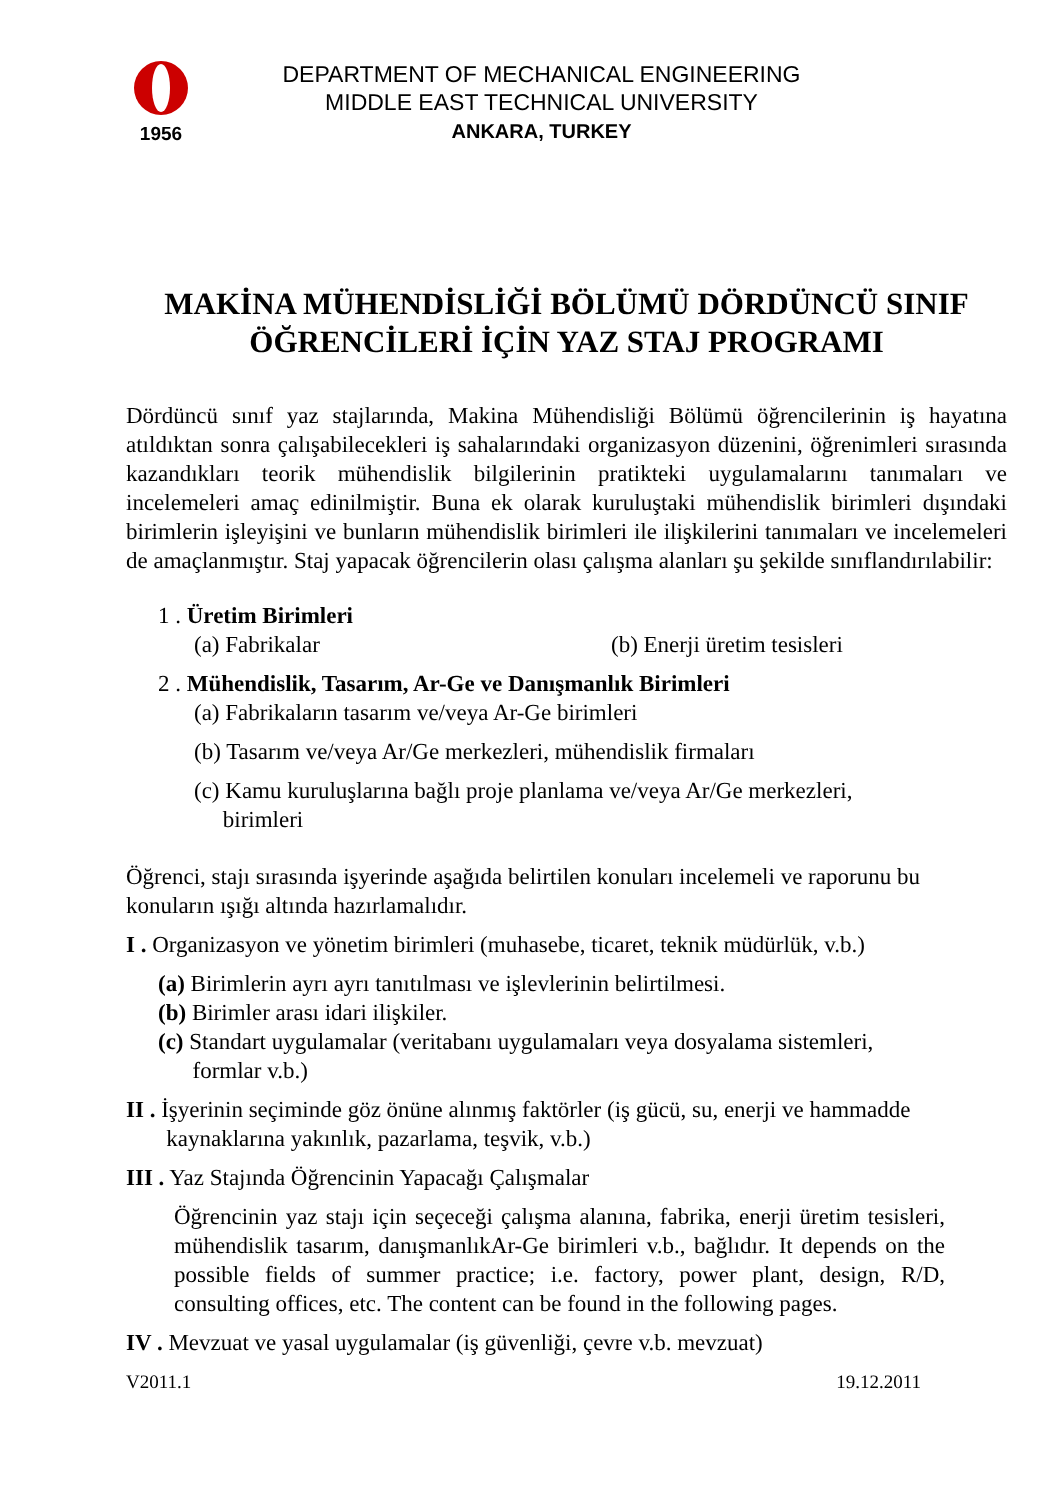1956
DEPARTMENT OF MECHANICAL ENGINEERING
MIDDLE EAST TECHNICAL UNIVERSITY
ANKARA, TURKEY
MAKİNA MÜHENDİSLİĞİ BÖLÜMÜ DÖRDÜNCÜ SINIF ÖĞRENCİLERİ İÇİN YAZ STAJ PROGRAMI
Dördüncü sınıf yaz stajlarında, Makina Mühendisliği Bölümü öğrencilerinin iş hayatına atıldıktan sonra çalışabilecekleri iş sahalarındaki organizasyon düzenini, öğrenimleri sırasında kazandıkları teorik mühendislik bilgilerinin pratikteki uygulamalarını tanımaları ve incelemeleri amaç edinilmiştir. Buna ek olarak kuruluştaki mühendislik birimleri dışındaki birimlerin işleyişini ve bunların mühendislik birimleri ile ilişkilerini tanımaları ve incelemeleri de amaçlanmıştır. Staj yapacak öğrencilerin olası çalışma alanları şu şekilde sınıflandırılabilir:
1 . Üretim Birimleri
(a) Fabrikalar (b) Enerji üretim tesisleri
2 . Mühendislik, Tasarım, Ar-Ge ve Danışmanlık Birimleri
(a) Fabrikaların tasarım ve/veya Ar-Ge birimleri
(b) Tasarım ve/veya Ar/Ge merkezleri, mühendislik firmaları
(c) Kamu kuruluşlarına bağlı proje planlama ve/veya Ar/Ge merkezleri,
birimleri
Öğrenci, stajı sırasında işyerinde aşağıda belirtilen konuları incelemeli ve raporunu bu konuların ışığı altında hazırlamalıdır.
I . Organizasyon ve yönetim birimleri (muhasebe, ticaret, teknik müdürlük, v.b.)
(a) Birimlerin ayrı ayrı tanıtılması ve işlevlerinin belirtilmesi.
(b) Birimler arası idari ilişkiler.
(c) Standart uygulamalar (veritabanı uygulamaları veya dosyalama sistemleri,
formlar v.b.)
II . İşyerinin seçiminde göz önüne alınmış faktörler (iş gücü, su, enerji ve hammadde
kaynaklarına yakınlık, pazarlama, teşvik, v.b.)
III . Yaz Stajında Öğrencinin Yapacağı Çalışmalar
Öğrencinin yaz stajı için seçeceği çalışma alanına, fabrika, enerji üretim tesisleri, mühendislik tasarım, danışmanlıkAr-Ge birimleri v.b., bağlıdır. It depends on the possible fields of summer practice; i.e. factory, power plant, design, R/D, consulting offices, etc. The content can be found in the following pages.
IV . Mevzuat ve yasal uygulamalar (iş güvenliği, çevre v.b. mevzuat)
V2011.1 19.12.2011